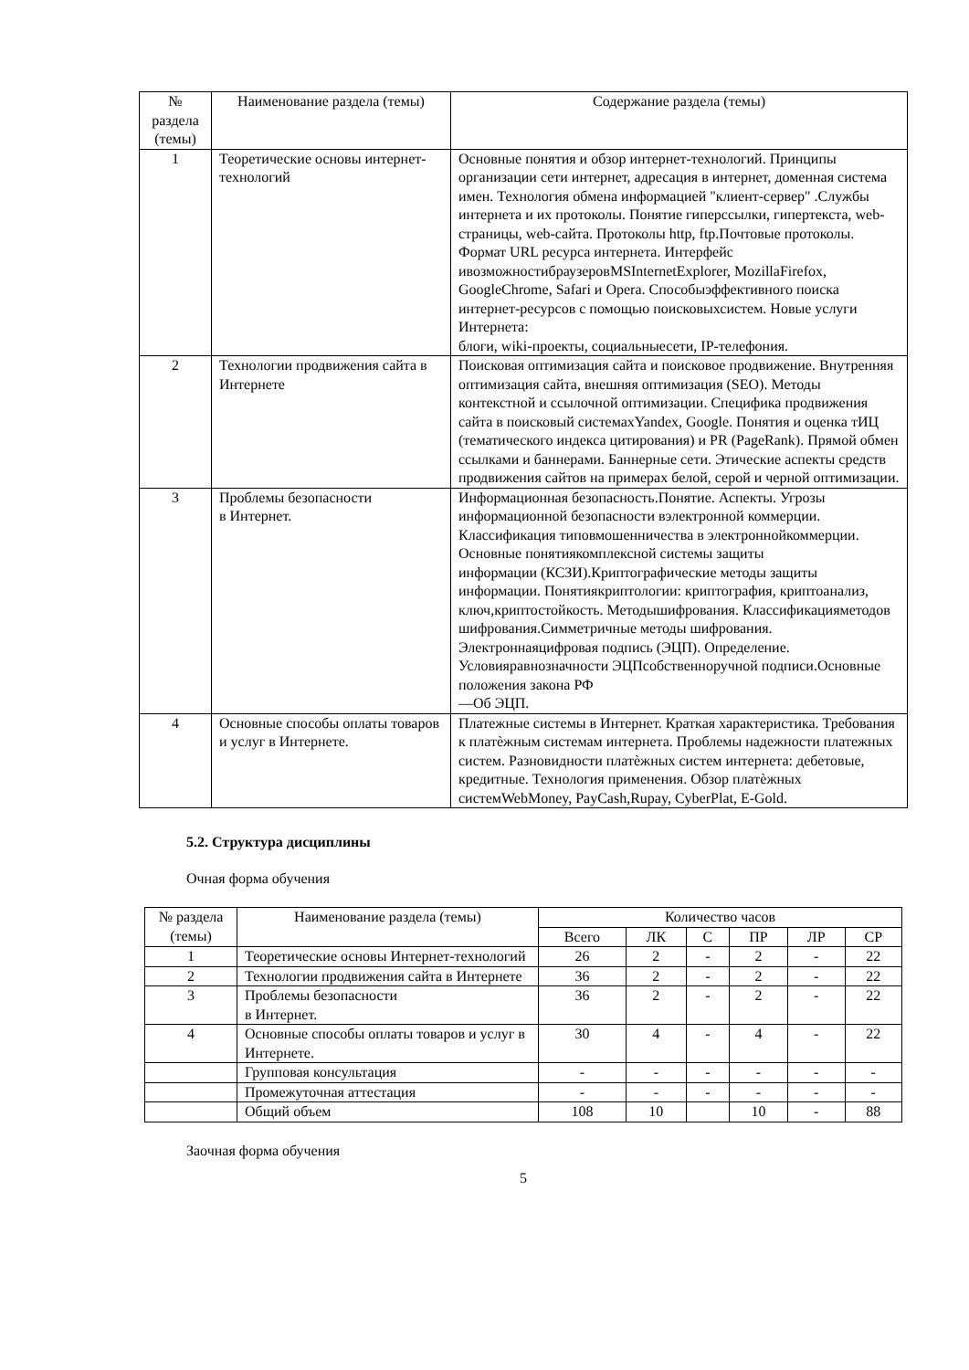| № раздела (темы) | Наименование раздела (темы) | Содержание раздела (темы) |
| --- | --- | --- |
| 1 | Теоретические основы интернет-технологий | Основные понятия и обзор интернет-технологий. Принципы организации сети интернет, адресация в интернет, доменная система имен. Технология обмена информацией "клиент-сервер" .Службы интернета и их протоколы. Понятие гиперссылки, гипертекста, web-страницы, web-сайта. Протоколы http, ftp.Почтовые протоколы. Формат URL ресурса интернета. Интерфейс ивозможностибраузеровMSInternetExplorer, MozillaFirefox, GoogleChrome, Safari и Opera. Способыэффективного поиска интернет-ресурсов с помощью поисковыхсистем. Новые услуги Интернета: блоги, wiki-проекты, социальныесети, IP-телефония. |
| 2 | Технологии продвижения сайта в Интернете | Поисковая оптимизация сайта и поисковое продвижение. Внутренняя оптимизация сайта, внешняя оптимизация (SEO). Методы контекстной и ссылочной оптимизации. Специфика продвижения сайта в поисковый системахYandex, Google. Понятия и оценка тИЦ (тематического индекса цитирования) и PR (PageRank). Прямой обмен ссылками и баннерами. Баннерные сети. Этические аспекты средств продвижения сайтов на примерах белой, серой и черной оптимизации. |
| 3 | Проблемы безопасности в Интернет. | Информационная безопасность.Понятие. Аспекты. Угрозы информационной безопасности вэлектронной коммерции. Классификация типовмошенничества в электроннойкоммерции. Основные понятиякомплексной системы защиты информации (КСЗИ).Криптографические методы защиты информации. Понятиякриптологии: криптография, криптоанализ, ключ,криптостойкость. Методышифрования. Классификацияметодов шифрования.Симметричные методы шифрования. Электроннаяцифровая подпись (ЭЦП). Определение. Условияравнозначности ЭЦПсобственноручной подписи.Основные положения закона РФ ―Об ЭЦП. |
| 4 | Основные способы оплаты товаров и услуг в Интернете. | Платежные системы в Интернет. Краткая характеристика. Требования к платѐжным системам интернета. Проблемы надежности платежных систем. Разновидности платѐжных систем интернета: дебетовые, кредитные. Технология применения. Обзор платѐжных системWebMoney, PayCash,Rupay, CyberPlat, E-Gold. |
5.2. Структура дисциплины
Очная форма обучения
| № раздела (темы) | Наименование раздела (темы) | Количество часов | | | | | |
| --- | --- | --- | --- | --- | --- | --- | --- |
| | | Всего | ЛК | С | ПР | ЛР | СР |
| 1 | Теоретические основы Интернет-технологий | 26 | 2 | - | 2 | - | 22 |
| 2 | Технологии продвижения сайта в Интернете | 36 | 2 | - | 2 | - | 22 |
| 3 | Проблемы безопасности в Интернет. | 36 | 2 | - | 2 | - | 22 |
| 4 | Основные способы оплаты товаров и услуг в Интернете. | 30 | 4 | - | 4 | - | 22 |
| | Групповая консультация | - | - | - | - | - | - |
| | Промежуточная аттестация | - | - | - | - | - | - |
| | Общий объем | 108 | 10 | | 10 | - | 88 |
Заочная форма обучения
5